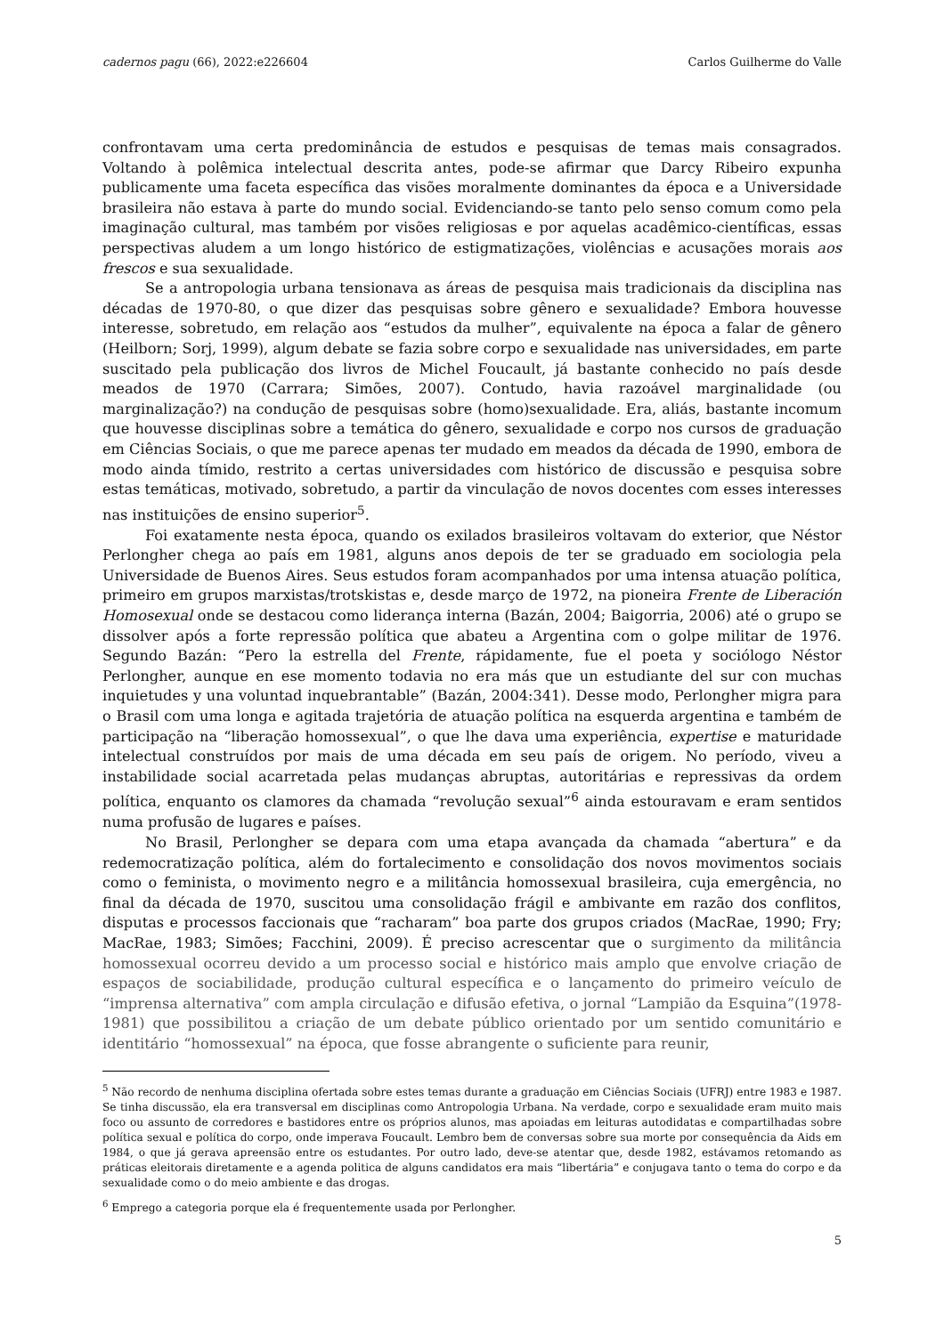cadernos pagu (66), 2022:e226604 Carlos Guilherme do Valle
confrontavam uma certa predominância de estudos e pesquisas de temas mais consagrados. Voltando à polêmica intelectual descrita antes, pode-se afirmar que Darcy Ribeiro expunha publicamente uma faceta específica das visões moralmente dominantes da época e a Universidade brasileira não estava à parte do mundo social. Evidenciando-se tanto pelo senso comum como pela imaginação cultural, mas também por visões religiosas e por aquelas acadêmico-científicas, essas perspectivas aludem a um longo histórico de estigmatizações, violências e acusações morais aos frescos e sua sexualidade.
Se a antropologia urbana tensionava as áreas de pesquisa mais tradicionais da disciplina nas décadas de 1970-80, o que dizer das pesquisas sobre gênero e sexualidade? Embora houvesse interesse, sobretudo, em relação aos “estudos da mulher”, equivalente na época a falar de gênero (Heilborn; Sorj, 1999), algum debate se fazia sobre corpo e sexualidade nas universidades, em parte suscitado pela publicação dos livros de Michel Foucault, já bastante conhecido no país desde meados de 1970 (Carrara; Simões, 2007). Contudo, havia razoável marginalidade (ou marginalização?) na condução de pesquisas sobre (homo)sexualidade. Era, aliás, bastante incomum que houvesse disciplinas sobre a temática do gênero, sexualidade e corpo nos cursos de graduação em Ciências Sociais, o que me parece apenas ter mudado em meados da década de 1990, embora de modo ainda tímido, restrito a certas universidades com histórico de discussão e pesquisa sobre estas temáticas, motivado, sobretudo, a partir da vinculação de novos docentes com esses interesses nas instituições de ensino superior<sup>5</sup>.
Foi exatamente nesta época, quando os exilados brasileiros voltavam do exterior, que Néstor Perlongher chega ao país em 1981, alguns anos depois de ter se graduado em sociologia pela Universidade de Buenos Aires. Seus estudos foram acompanhados por uma intensa atuação política, primeiro em grupos marxistas/trotskistas e, desde março de 1972, na pioneira Frente de Liberación Homosexual onde se destacou como liderança interna (Bazán, 2004; Baigorria, 2006) até o grupo se dissolver após a forte repressão política que abateu a Argentina com o golpe militar de 1976. Segundo Bazán: “Pero la estrella del Frente, rápidamente, fue el poeta y sociólogo Néstor Perlongher, aunque en ese momento todavia no era más que un estudiante del sur con muchas inquietudes y una voluntad inquebrantable” (Bazán, 2004:341). Desse modo, Perlongher migra para o Brasil com uma longa e agitada trajetória de atuação política na esquerda argentina e também de participação na “liberação homossexual”, o que lhe dava uma experiência, expertise e maturidade intelectual construídos por mais de uma década em seu país de origem. No período, viveu a instabilidade social acarretada pelas mudanças abruptas, autoritárias e repressivas da ordem política, enquanto os clamores da chamada “revolução sexual”<sup>6</sup> ainda estouravam e eram sentidos numa profusão de lugares e países.
No Brasil, Perlongher se depara com uma etapa avançada da chamada “abertura” e da redemocratização política, além do fortalecimento e consolidação dos novos movimentos sociais como o feminista, o movimento negro e a militância homossexual brasileira, cuja emergência, no final da década de 1970, suscitou uma consolidação frágil e ambivante em razão dos conflitos, disputas e processos faccionais que “racharam” boa parte dos grupos criados (MacRae, 1990; Fry; MacRae, 1983; Simões; Facchini, 2009). É preciso acrescentar que o surgimento da militância homossexual ocorreu devido a um processo social e histórico mais amplo que envolve criação de espaços de sociabilidade, produção cultural específica e o lançamento do primeiro veículo de “imprensa alternativa” com ampla circulação e difusão efetiva, o jornal “Lampião da Esquina”(1978- 1981) que possibilitou a criação de um debate público orientado por um sentido comunitário e identitário “homossexual” na época, que fosse abrangente o suficiente para reunir,
<sup>5</sup> Não recordo de nenhuma disciplina ofertada sobre estes temas durante a graduação em Ciências Sociais (UFRJ) entre 1983 e 1987. Se tinha discussão, ela era transversal em disciplinas como Antropologia Urbana. Na verdade, corpo e sexualidade eram muito mais foco ou assunto de corredores e bastidores entre os próprios alunos, mas apoiadas em leituras autodidatas e compartilhadas sobre política sexual e política do corpo, onde imperava Foucault. Lembro bem de conversas sobre sua morte por consequência da Aids em 1984, o que já gerava apreensão entre os estudantes. Por outro lado, deve-se atentar que, desde 1982, estávamos retomando as práticas eleitorais diretamente e a agenda politica de alguns candidatos era mais “libertária” e conjugava tanto o tema do corpo e da sexualidade como o do meio ambiente e das drogas.
<sup>6</sup> Emprego a categoria porque ela é frequentemente usada por Perlongher.
5